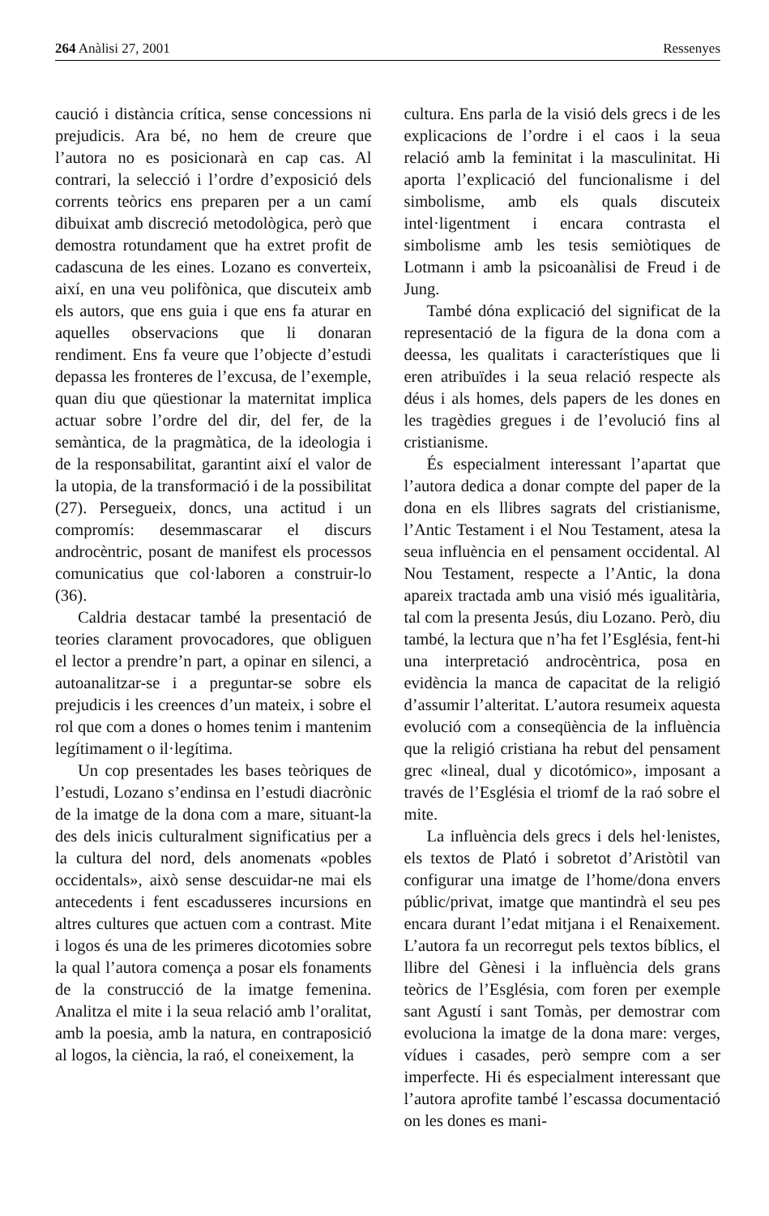264 Anàlisi 27, 2001 Ressenyes
caució i distància crítica, sense concessions ni prejudicis. Ara bé, no hem de creure que l’autora no es posicionarà en cap cas. Al contrari, la selecció i l’ordre d’exposició dels corrents teòrics ens preparen per a un camí dibuixat amb discreció metodològica, però que demostra rotundament que ha extret profit de cadascuna de les eines. Lozano es converteix, així, en una veu polifònica, que discuteix amb els autors, que ens guia i que ens fa aturar en aquelles observacions que li donaran rendiment. Ens fa veure que l’objecte d’estudi depassa les fronteres de l’excusa, de l’exemple, quan diu que qüestionar la maternitat implica actuar sobre l’ordre del dir, del fer, de la semàntica, de la pragmàtica, de la ideologia i de la responsabilitat, garantint així el valor de la utopia, de la transformació i de la possibilitat (27). Persegueix, doncs, una actitud i un compromís: desemmascarar el discurs androcèntric, posant de manifest els processos comunicatius que col·laboren a construir-lo (36).
Caldria destacar també la presentació de teories clarament provocadores, que obliguen el lector a prendre’n part, a opinar en silenci, a autoanalitzar-se i a preguntar-se sobre els prejudicis i les creences d’un mateix, i sobre el rol que com a dones o homes tenim i mantenim legítimament o il·legítima.
Un cop presentades les bases teòriques de l’estudi, Lozano s’endinsa en l’estudi diacrònic de la imatge de la dona com a mare, situant-la des dels inicis culturalment significatius per a la cultura del nord, dels anomenats «pobles occidentals», això sense descuidar-ne mai els antecedents i fent escadusseres incursions en altres cultures que actuen com a contrast. Mite i logos és una de les primeres dicotomies sobre la qual l’autora comença a posar els fonaments de la construcció de la imatge femenina. Analitza el mite i la seua relació amb l’oralitat, amb la poesia, amb la natura, en contraposició al logos, la ciència, la raó, el coneixement, la
cultura. Ens parla de la visió dels grecs i de les explicacions de l’ordre i el caos i la seua relació amb la feminitat i la masculinitat. Hi aporta l’explicació del funcionalisme i del simbolisme, amb els quals discuteix intel·ligentment i encara contrasta el simbolisme amb les tesis semiòtiques de Lotmann i amb la psicoanàlisi de Freud i de Jung.
També dóna explicació del significat de la representació de la figura de la dona com a deessa, les qualitats i característiques que li eren atribuïdes i la seua relació respecte als déus i als homes, dels papers de les dones en les tragèdies gregues i de l’evolució fins al cristianisme.
És especialment interessant l’apartat que l’autora dedica a donar compte del paper de la dona en els llibres sagrats del cristianisme, l’Antic Testament i el Nou Testament, atesa la seua influència en el pensament occidental. Al Nou Testament, respecte a l’Antic, la dona apareix tractada amb una visió més igualitària, tal com la presenta Jesús, diu Lozano. Però, diu també, la lectura que n’ha fet l’Església, fent-hi una interpretació androcèntrica, posa en evidència la manca de capacitat de la religió d’assumir l’alteritat. L’autora resumeix aquesta evolució com a conseqüència de la influència que la religió cristiana ha rebut del pensament grec «lineal, dual y dicotómico», imposant a través de l’Església el triomf de la raó sobre el mite.
La influència dels grecs i dels hel·lenistes, els textos de Plató i sobretot d’Aristòtil van configurar una imatge de l’home/dona envers públic/privat, imatge que mantindrà el seu pes encara durant l’edat mitjana i el Renaixement. L’autora fa un recorregut pels textos bíblics, el llibre del Gènesi i la influència dels grans teòrics de l’Església, com foren per exemple sant Agustí i sant Tomàs, per demostrar com evoluciona la imatge de la dona mare: verges, vídues i casades, però sempre com a ser imperfecte. Hi és especialment interessant que l’autora aprofite també l’escassa documentació on les dones es mani-